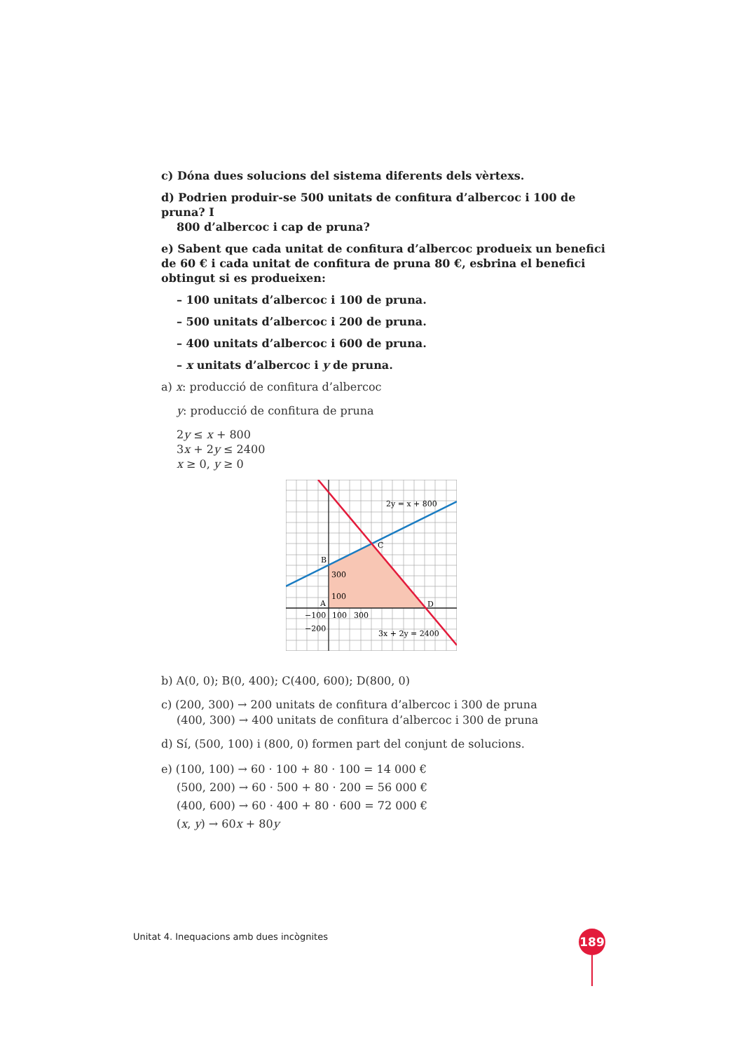c) Dóna dues solucions del sistema diferents dels vèrtexs.
d) Podrien produir-se 500 unitats de confitura d’albercoc i 100 de pruna? I
800 d’albercoc i cap de pruna?
e) Sabent que cada unitat de confitura d’albercoc produeix un benefici de 60 € i cada unitat de confitura de pruna 80 €, esbrina el benefici obtingut si es produeixen:
– 100 unitats d’albercoc i 100 de pruna.
– 500 unitats d’albercoc i 200 de pruna.
– 400 unitats d’albercoc i 600 de pruna.
– x unitats d’albercoc i y de pruna.
a) x: producció de confitura d’albercoc
y: producció de confitura de pruna
2y ≤ x + 800
3x + 2y ≤ 2400
x ≥ 0, y ≥ 0
2y = x + 800
C
B
300
100
A
D
−100
100
300
−200
3x + 2y = 2400
b) A(0, 0); B(0, 400); C(400, 600); D(800, 0)
c) (200, 300) → 200 unitats de confitura d’albercoc i 300 de pruna
(400, 300) → 400 unitats de confitura d’albercoc i 300 de pruna
d) Sí, (500, 100) i (800, 0) formen part del conjunt de solucions.
e) (100, 100) → 60 · 100 + 80 · 100 = 14 000 €
(500, 200) → 60 · 500 + 80 · 200 = 56 000 €
(400, 600) → 60 · 400 + 80 · 600 = 72 000 €
(x, y) → 60x + 80y
Unitat 4. Inequacions amb dues incògnites
189